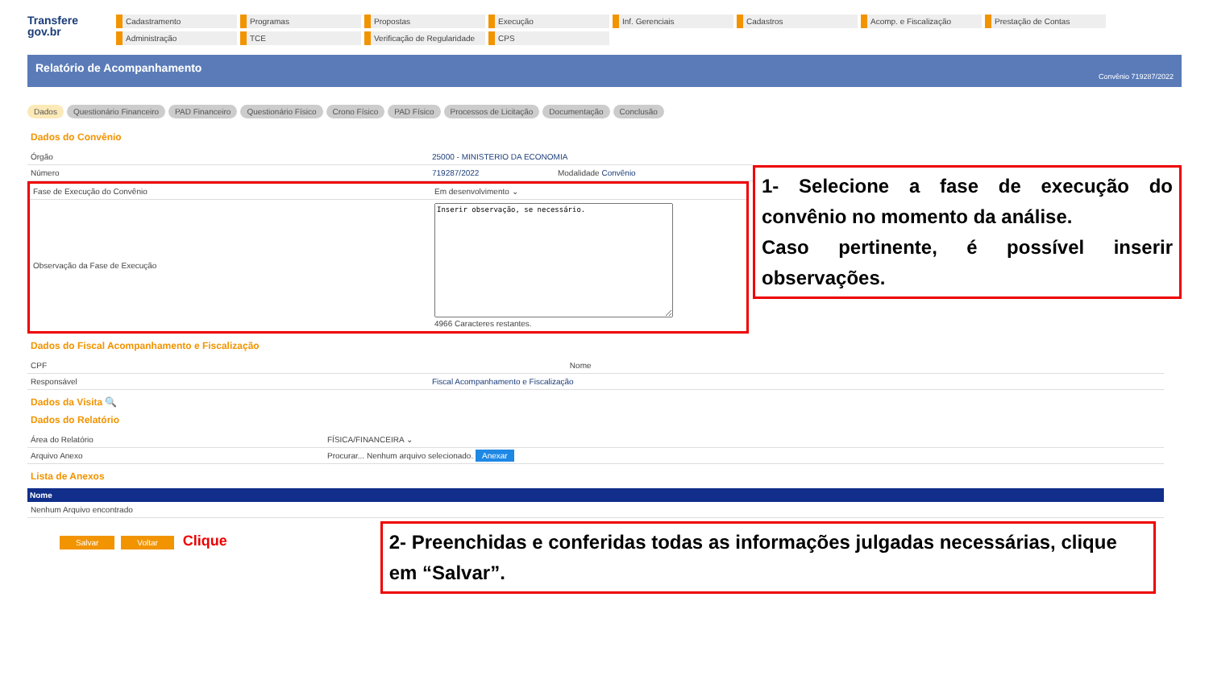Transfere
gov.br
Cadastramento
Programas
Propostas
Execução
Inf. Gerenciais
Cadastros
Acomp. e Fiscalização
Prestação de Contas
Administração
TCE
Verificação de Regularidade
CPS
Relatório de Acompanhamento Convênio 719287/2022
Dados Questionário Financeiro PAD Financeiro Questionário Físico Crono Físico PAD Físico Processos de Licitação Documentação Conclusão
Dados do Convênio
| Órgão | 25000 - MINISTERIO DA ECONOMIA | |
| Número | 719287/2022 | Modalidade Convênio |
| Fase de Execução do Convênio | Em desenvolvimento ⌄ |
| Observação da Fase de Execução | Inserir observação, se necessário. 4966 Caracteres restantes. |
1- Selecione a fase de execução do convênio no momento da análise.
Caso pertinente, é possível inserir observações.
Dados do Fiscal Acompanhamento e Fiscalização
| CPF | | Nome |
| Responsável | Fiscal Acompanhamento e Fiscalização | |
Dados da Visita 🔍
Dados do Relatório
| Área do Relatório | FÍSICA/FINANCEIRA ⌄ |
| Arquivo Anexo | Procurar... Nenhum arquivo selecionado. Anexar |
Lista de Anexos
| Nome |
| --- |
| Nenhum Arquivo encontrado |
Salvar Voltar Clique
2- Preenchidas e conferidas todas as informações julgadas necessárias, clique em “Salvar”.